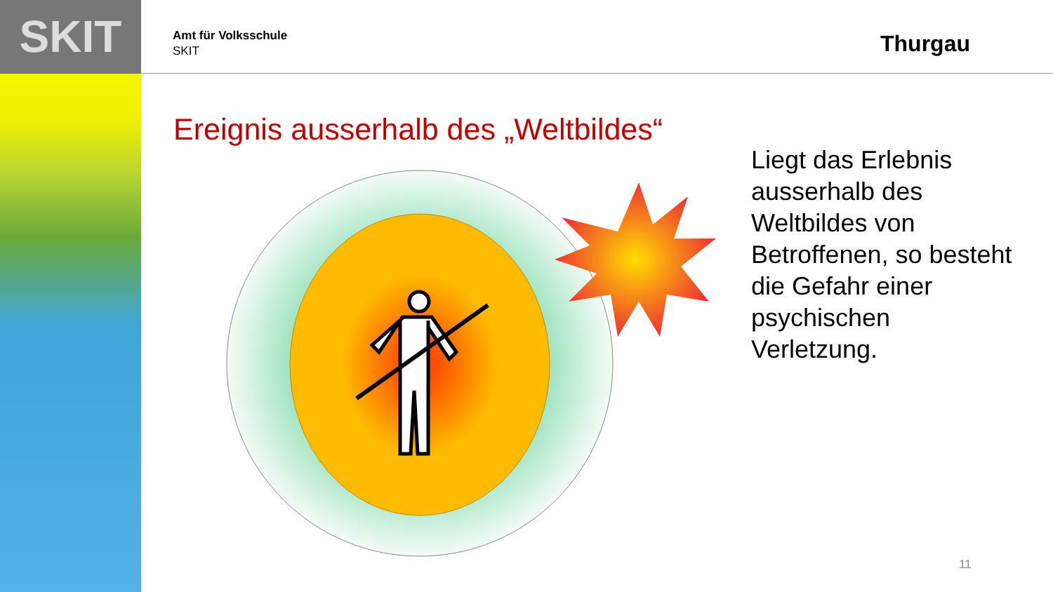SKIT
Amt für Volksschule
SKIT
Thurgau
Ereignis ausserhalb des „Weltbildes“
Liegt das Erlebnis ausserhalb des Weltbildes von Betroffenen, so besteht die Gefahr einer psychischen Verletzung.
11